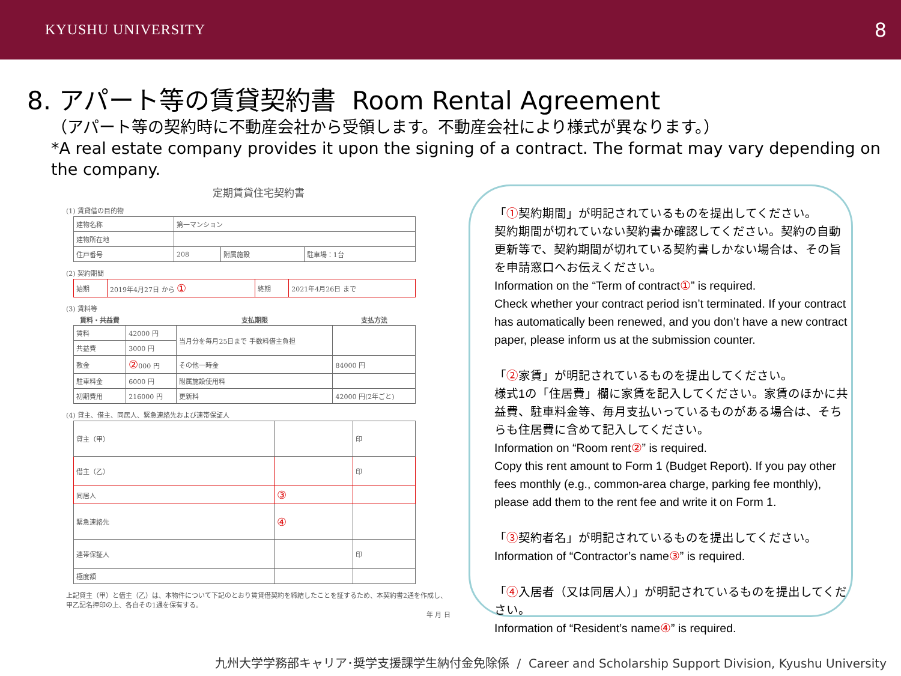KYUSHU UNIVERSITY 8
8. アパート等の賃貸契約書 Room Rental Agreement
（アパート等の契約時に不動産会社から受領します。不動産会社により様式が異なります。）
*A real estate company provides it upon the signing of a contract. The format may vary depending on the company.
定期賃貸住宅契約書
(1) 賃貸借の目的物
| 建物名称 | 第一マンション | | |
| 建物所在地 | | | |
| 住戸番号 | 208 | 附属施設 | 駐車場：1台 |
(2) 契約期間
| 始期 | 2019年4月27日 から ① | 終期 | 2021年4月26日 まで |
(3) 賃料等
| 賃料・共益費 | | 支払期限 | 支払方法 |
| --- | --- | --- | --- |
| 賃料 | 42000 円 | 当月分を毎月25日まで 手数料借主負担 | |
| 共益費 | 3000 円 | | |
| 敷金 | ② 000 円 | その他一時金 | 84000 円 |
| 駐車料金 | 6000 円 | 附属施設使用料 | |
| 初期費用 | 216000 円 | 更新料 | 42000 円(2年ごと) |
(4) 貸主、借主、同居人、緊急連絡先および連帯保証人
| 貸主（甲） | | 印 |
| 借主（乙） | | 印 |
| 同居人 | ③ | |
| 緊急連絡先 | ④ | |
| 連帯保証人 | | 印 |
| 極度額 | | |
上記貸主（甲）と借主（乙）は、本物件について下記のとおり賃貸借契約を締結したことを証するため、本契約書2通を作成し、甲乙記名押印の上、各自その1通を保有する。
年 月 日
「①契約期間」が明記されているものを提出してください。
契約期間が切れていない契約書か確認してください。契約の自動更新等で、契約期間が切れている契約書しかない場合は、その旨を申請窓口へお伝えください。
Information on the “Term of contract①” is required.
Check whether your contract period isn’t terminated. If your contract has automatically been renewed, and you don’t have a new contract paper, please inform us at the submission counter.
「②家賃」が明記されているものを提出してください。
様式1の「住居費」欄に家賃を記入してください。家賃のほかに共益費、駐車料金等、毎月支払いっているものがある場合は、そちらも住居費に含めて記入してください。
Information on “Room rent②” is required.
Copy this rent amount to Form 1 (Budget Report). If you pay other fees monthly (e.g., common-area charge, parking fee monthly), please add them to the rent fee and write it on Form 1.
「③契約者名」が明記されているものを提出してください。
Information of “Contractor’s name③” is required.
「④入居者（又は同居人）」が明記されているものを提出してください。
Information of “Resident’s name④” is required.
九州大学学務部キャリア･奨学支援課学生納付金免除係 / Career and Scholarship Support Division, Kyushu University